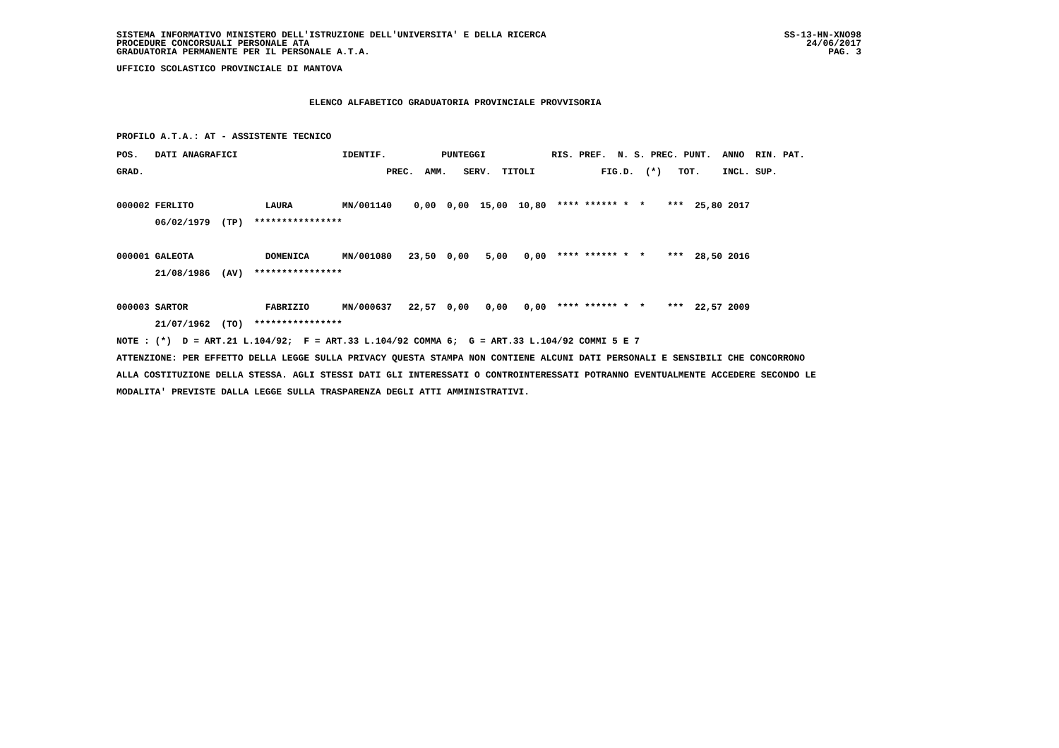SISTEMA INFORMATIVO MINISTERO DELL'ISTRUZIONE DELL'UNIVERSITA' E DELLA RICERCA SS-13-HN-XNO98
PROCEDURE CONCORSUALI PERSONALE ATA 24/06/2017
GRADUATORIA PERMANENTE PER IL PERSONALE A.T.A. PAG. 3
UFFICIO SCOLASTICO PROVINCIALE DI MANTOVA

                                   ELENCO ALFABETICO GRADUATORIA PROVINCIALE PROVVISORIA

PROFILO A.T.A.: AT - ASSISTENTE TECNICO
POS.   DATI ANAGRAFICI                   IDENTIF.          PUNTEGGI            RIS. PREF.  N. S. PREC. PUNT.  ANNO  RIN. PAT.
GRAD.                                            PREC.  AMM.   SERV.  TITOLI            FIG.D.  (*)   TOT.    INCL. SUP.

000002 FERLITO             LAURA         MN/001140    0,00  0,00  15,00  10,80  **** ****** *  *    ***  25,80 2017
       06/02/1979  (TP)  ****************

000001 GALEOTA             DOMENICA      MN/001080   23,50  0,00   5,00   0,00  **** ****** *  *    ***  28,50 2016
       21/08/1986  (AV)  ****************

000003 SARTOR              FABRIZIO      MN/000637   22,57  0,00   0,00   0,00  **** ****** *  *    ***  22,57 2009
       21/07/1962  (TO)  ****************
NOTE : (*)  D = ART.21 L.104/92;  F = ART.33 L.104/92 COMMA 6;  G = ART.33 L.104/92 COMMI 5 E 7
ATTENZIONE: PER EFFETTO DELLA LEGGE SULLA PRIVACY QUESTA STAMPA NON CONTIENE ALCUNI DATI PERSONALI E SENSIBILI CHE CONCORRONO
ALLA COSTITUZIONE DELLA STESSA. AGLI STESSI DATI GLI INTERESSATI O CONTROINTERESSATI POTRANNO EVENTUALMENTE ACCEDERE SECONDO LE
MODALITA' PREVISTE DALLA LEGGE SULLA TRASPARENZA DEGLI ATTI AMMINISTRATIVI.